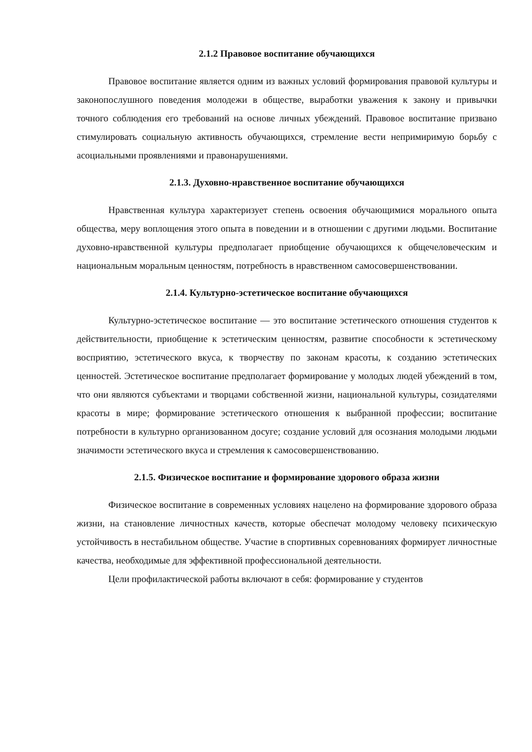2.1.2 Правовое воспитание обучающихся
Правовое воспитание является одним из важных условий формирования правовой культуры и законопослушного поведения молодежи в обществе, выработки уважения к закону и привычки точного соблюдения его требований на основе личных убеждений. Правовое воспитание призвано стимулировать социальную активность обучающихся, стремление вести непримиримую борьбу с асоциальными проявлениями и правонарушениями.
2.1.3. Духовно-нравственное воспитание обучающихся
Нравственная культура характеризует степень освоения обучающимися морального опыта общества, меру воплощения этого опыта в поведении и в отношении с другими людьми. Воспитание духовно-нравственной культуры предполагает приобщение обучающихся к общечеловеческим и национальным моральным ценностям, потребность в нравственном самосовершенствовании.
2.1.4. Культурно-эстетическое воспитание обучающихся
Культурно-эстетическое воспитание — это воспитание эстетического отношения студентов к действительности, приобщение к эстетическим ценностям, развитие способности к эстетическому восприятию, эстетического вкуса, к творчеству по законам красоты, к созданию эстетических ценностей. Эстетическое воспитание предполагает формирование у молодых людей убеждений в том, что они являются субъектами и творцами собственной жизни, национальной культуры, созидателями красоты в мире; формирование эстетического отношения к выбранной профессии; воспитание потребности в культурно организованном досуге; создание условий для осознания молодыми людьми значимости эстетического вкуса и стремления к самосовершенствованию.
2.1.5. Физическое воспитание и формирование здорового образа жизни
Физическое воспитание в современных условиях нацелено на формирование здорового образа жизни, на становление личностных качеств, которые обеспечат молодому человеку психическую устойчивость в нестабильном обществе. Участие в спортивных соревнованиях формирует личностные качества, необходимые для эффективной профессиональной деятельности.
Цели профилактической работы включают в себя: формирование у студентов